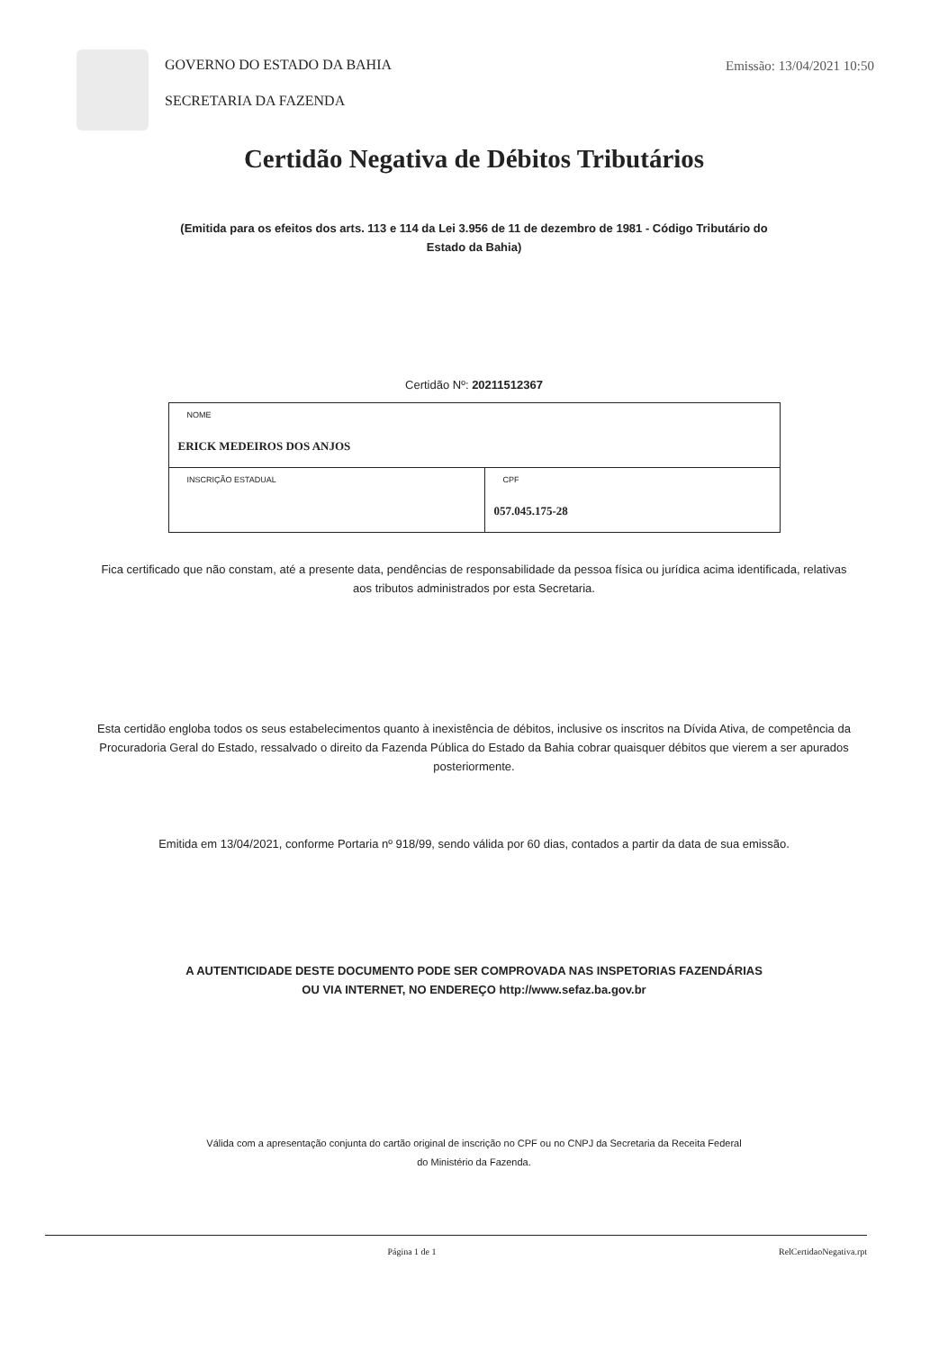GOVERNO DO ESTADO DA BAHIA
SECRETARIA DA FAZENDA
Emissão: 13/04/2021 10:50
Certidão Negativa de Débitos Tributários
(Emitida para os efeitos dos arts. 113 e 114 da Lei 3.956 de 11 de dezembro de 1981 - Código Tributário do Estado da Bahia)
Certidão Nº: 20211512367
| NOME ERICK MEDEIROS DOS ANJOS | |
| INSCRIÇÃO ESTADUAL | CPF 057.045.175-28 |
Fica certificado que não constam, até a presente data, pendências de responsabilidade da pessoa física ou jurídica acima identificada, relativas aos tributos administrados por esta Secretaria.
Esta certidão engloba todos os seus estabelecimentos quanto à inexistência de débitos, inclusive os inscritos na Dívida Ativa, de competência da Procuradoria Geral do Estado, ressalvado o direito da Fazenda Pública do Estado da Bahia cobrar quaisquer débitos que vierem a ser apurados posteriormente.
Emitida em 13/04/2021, conforme Portaria nº 918/99, sendo válida por 60 dias, contados a partir da data de sua emissão.
A AUTENTICIDADE DESTE DOCUMENTO PODE SER COMPROVADA NAS INSPETORIAS FAZENDÁRIAS OU VIA INTERNET, NO ENDEREÇO http://www.sefaz.ba.gov.br
Válida com a apresentação conjunta do cartão original de inscrição no CPF ou no CNPJ da Secretaria da Receita Federal do Ministério da Fazenda.
Página 1 de 1 RelCertidaoNegativa.rpt